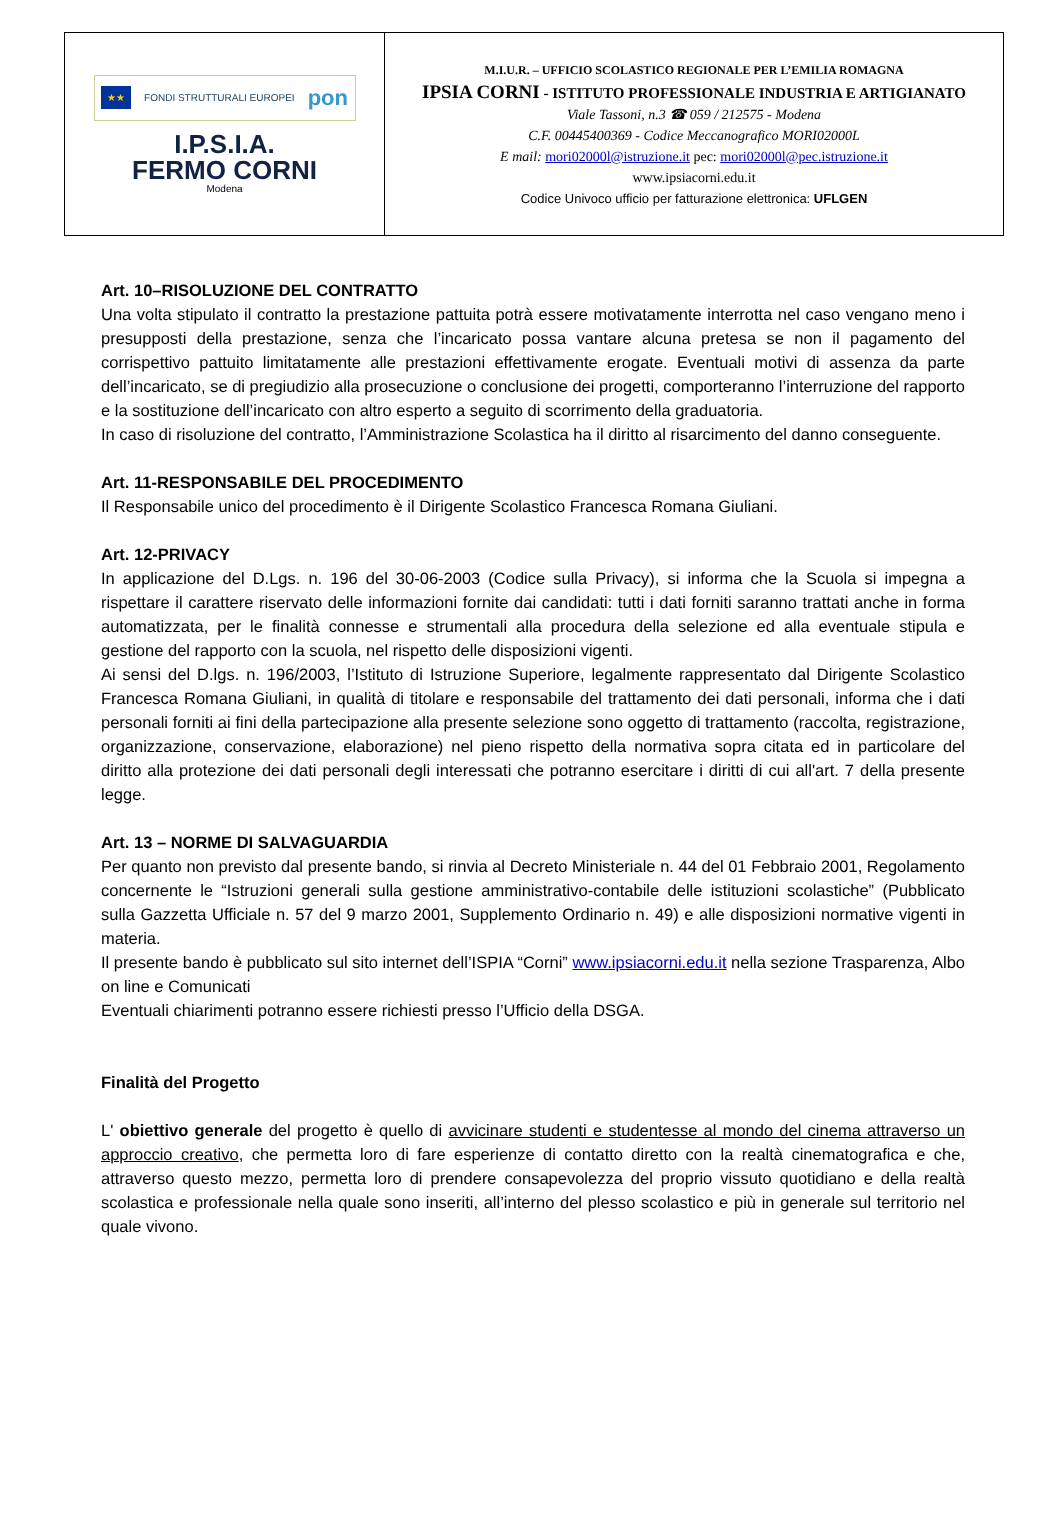| ★★ FONDI STRUTTURALI EUROPEI pon I.P.S.I.A. FERMO CORNI Modena | M.I.U.R. – UFFICIO SCOLASTICO REGIONALE PER L’EMILIA ROMAGNA IPSIA CORNI - ISTITUTO PROFESSIONALE INDUSTRIA E ARTIGIANATO Viale Tassoni, n.3 ☎ 059 / 212575 - Modena C.F. 00445400369 - Codice Meccanografico MORI02000L E mail: mori02000l@istruzione.it pec: mori02000l@pec.istruzione.it www.ipsiacorni.edu.it Codice Univoco ufficio per fatturazione elettronica: UFLGEN |
Art. 10–RISOLUZIONE DEL CONTRATTO
Una volta stipulato il contratto la prestazione pattuita potrà essere motivatamente interrotta nel caso vengano meno i presupposti della prestazione, senza che l’incaricato possa vantare alcuna pretesa se non il pagamento del corrispettivo pattuito limitatamente alle prestazioni effettivamente erogate. Eventuali motivi di assenza da parte dell’incaricato, se di pregiudizio alla prosecuzione o conclusione dei progetti, comporteranno l’interruzione del rapporto e la sostituzione dell’incaricato con altro esperto a seguito di scorrimento della graduatoria.
In caso di risoluzione del contratto, l’Amministrazione Scolastica ha il diritto al risarcimento del danno conseguente.
Art. 11-RESPONSABILE DEL PROCEDIMENTO
Il Responsabile unico del procedimento è il Dirigente Scolastico Francesca Romana Giuliani.
Art. 12-PRIVACY
In applicazione del D.Lgs. n. 196 del 30-06-2003 (Codice sulla Privacy), si informa che la Scuola si impegna a rispettare il carattere riservato delle informazioni fornite dai candidati: tutti i dati forniti saranno trattati anche in forma automatizzata, per le finalità connesse e strumentali alla procedura della selezione ed alla eventuale stipula e gestione del rapporto con la scuola, nel rispetto delle disposizioni vigenti.
Ai sensi del D.lgs. n. 196/2003, l’Istituto di Istruzione Superiore, legalmente rappresentato dal Dirigente Scolastico Francesca Romana Giuliani, in qualità di titolare e responsabile del trattamento dei dati personali, informa che i dati personali forniti ai fini della partecipazione alla presente selezione sono oggetto di trattamento (raccolta, registrazione, organizzazione, conservazione, elaborazione) nel pieno rispetto della normativa sopra citata ed in particolare del diritto alla protezione dei dati personali degli interessati che potranno esercitare i diritti di cui all'art. 7 della presente legge.
Art. 13 – NORME DI SALVAGUARDIA
Per quanto non previsto dal presente bando, si rinvia al Decreto Ministeriale n. 44 del 01 Febbraio 2001, Regolamento concernente le “Istruzioni generali sulla gestione amministrativo-contabile delle istituzioni scolastiche” (Pubblicato sulla Gazzetta Ufficiale n. 57 del 9 marzo 2001, Supplemento Ordinario n. 49) e alle disposizioni normative vigenti in materia.
Il presente bando è pubblicato sul sito internet dell’ISPIA “Corni” www.ipsiacorni.edu.it nella sezione Trasparenza, Albo on line e Comunicati
Eventuali chiarimenti potranno essere richiesti presso l’Ufficio della DSGA.
Finalità del Progetto
L' obiettivo generale del progetto è quello di avvicinare studenti e studentesse al mondo del cinema attraverso un approccio creativo, che permetta loro di fare esperienze di contatto diretto con la realtà cinematografica e che, attraverso questo mezzo, permetta loro di prendere consapevolezza del proprio vissuto quotidiano e della realtà scolastica e professionale nella quale sono inseriti, all’interno del plesso scolastico e più in generale sul territorio nel quale vivono.